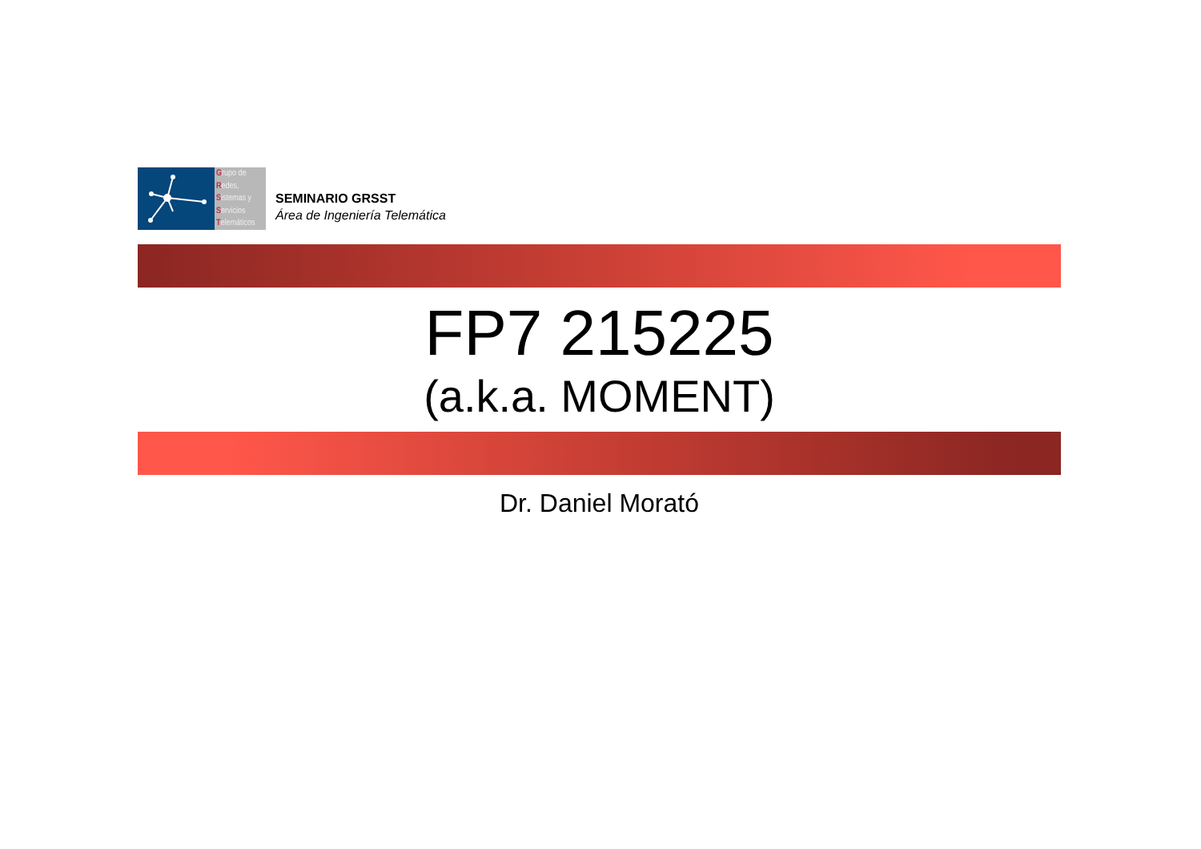Grupo de
Redes,
Sistemas y
Servicios
Telemáticos
SEMINARIO GRSST
Área de Ingeniería Telemática
FP7 215225
(a.k.a. MOMENT)
Dr. Daniel Morató